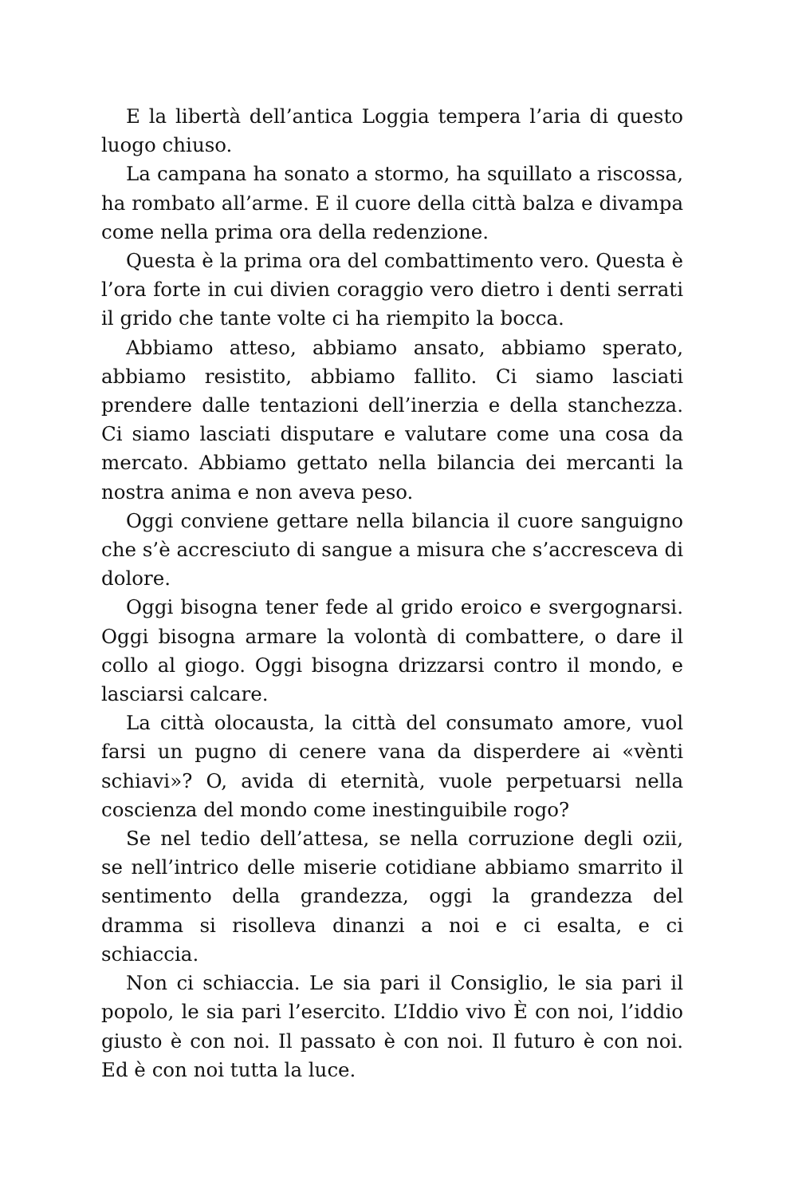E la libertà dell’antica Loggia tempera l’aria di questo luogo chiuso.
La campana ha sonato a stormo, ha squillato a riscossa, ha rombato all’arme. E il cuore della città balza e divampa come nella prima ora della redenzione.
Questa è la prima ora del combattimento vero. Questa è l’ora forte in cui divien coraggio vero dietro i denti serrati il grido che tante volte ci ha riempito la bocca.
Abbiamo atteso, abbiamo ansato, abbiamo sperato, abbiamo resistito, abbiamo fallito. Ci siamo lasciati prendere dalle tentazioni dell’inerzia e della stanchezza. Ci siamo lasciati disputare e valutare come una cosa da mercato. Abbiamo gettato nella bilancia dei mercanti la nostra anima e non aveva peso.
Oggi conviene gettare nella bilancia il cuore sanguigno che s’è accresciuto di sangue a misura che s’accresceva di dolore.
Oggi bisogna tener fede al grido eroico e svergognarsi. Oggi bisogna armare la volontà di combattere, o dare il collo al giogo. Oggi bisogna drizzarsi contro il mondo, e lasciarsi calcare.
La città olocausta, la città del consumato amore, vuol farsi un pugno di cenere vana da disperdere ai «vènti schiavi»? O, avida di eternità, vuole perpetuarsi nella coscienza del mondo come inestinguibile rogo?
Se nel tedio dell’attesa, se nella corruzione degli ozii, se nell’intrico delle miserie cotidiane abbiamo smarrito il sentimento della grandezza, oggi la grandezza del dramma si risolleva dinanzi a noi e ci esalta, e ci schiaccia.
Non ci schiaccia. Le sia pari il Consiglio, le sia pari il popolo, le sia pari l’esercito. L’Iddio vivo È con noi, l’iddio giusto è con noi. Il passato è con noi. Il futuro è con noi. Ed è con noi tutta la luce.